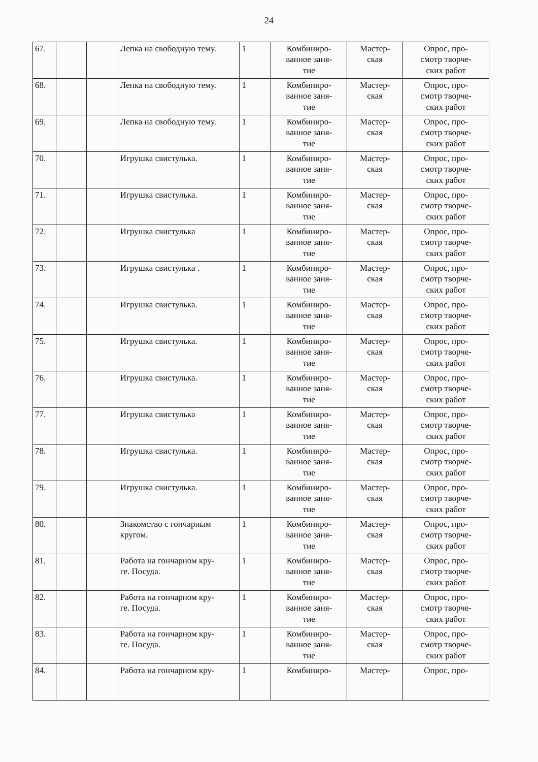24
| 67. | | | Лепка на свободную тему. | 1 | Комбиниро- ванное заня- тие | Мастер- ская | Опрос, про- смотр творче- ских работ |
| 68. | | | Лепка на свободную тему. | 1 | Комбиниро- ванное заня- тие | Мастер- ская | Опрос, про- смотр творче- ских работ |
| 69. | | | Лепка на свободную тему. | 1 | Комбиниро- ванное заня- тие | Мастер- ская | Опрос, про- смотр творче- ских работ |
| 70. | | | Игрушка свистулька. | 1 | Комбиниро- ванное заня- тие | Мастер- ская | Опрос, про- смотр творче- ских работ |
| 71. | | | Игрушка свистулька. | 1 | Комбиниро- ванное заня- тие | Мастер- ская | Опрос, про- смотр творче- ских работ |
| 72. | | | Игрушка свистулька | 1 | Комбиниро- ванное заня- тие | Мастер- ская | Опрос, про- смотр творче- ских работ |
| 73. | | | Игрушка свистулька . | 1 | Комбиниро- ванное заня- тие | Мастер- ская | Опрос, про- смотр творче- ских работ |
| 74. | | | Игрушка свистулька. | 1 | Комбиниро- ванное заня- тие | Мастер- ская | Опрос, про- смотр творче- ских работ |
| 75. | | | Игрушка свистулька. | 1 | Комбиниро- ванное заня- тие | Мастер- ская | Опрос, про- смотр творче- ских работ |
| 76. | | | Игрушка свистулька. | 1 | Комбиниро- ванное заня- тие | Мастер- ская | Опрос, про- смотр творче- ских работ |
| 77. | | | Игрушка свистулька | 1 | Комбиниро- ванное заня- тие | Мастер- ская | Опрос, про- смотр творче- ских работ |
| 78. | | | Игрушка свистулька. | 1 | Комбиниро- ванное заня- тие | Мастер- ская | Опрос, про- смотр творче- ских работ |
| 79. | | | Игрушка свистулька. | 1 | Комбиниро- ванное заня- тие | Мастер- ская | Опрос, про- смотр творче- ских работ |
| 80. | | | Знакомство с гончарным кругом. | 1 | Комбиниро- ванное заня- тие | Мастер- ская | Опрос, про- смотр творче- ских работ |
| 81. | | | Работа на гончарном кру- ге. Посуда. | 1 | Комбиниро- ванное заня- тие | Мастер- ская | Опрос, про- смотр творче- ских работ |
| 82. | | | Работа на гончарном кру- ге. Посуда. | 1 | Комбиниро- ванное заня- тие | Мастер- ская | Опрос, про- смотр творче- ских работ |
| 83. | | | Работа на гончарном кру- ге. Посуда. | 1 | Комбиниро- ванное заня- тие | Мастер- ская | Опрос, про- смотр творче- ских работ |
| 84. | | | Работа на гончарном кру- | 1 | Комбиниро- | Мастер- | Опрос, про- |